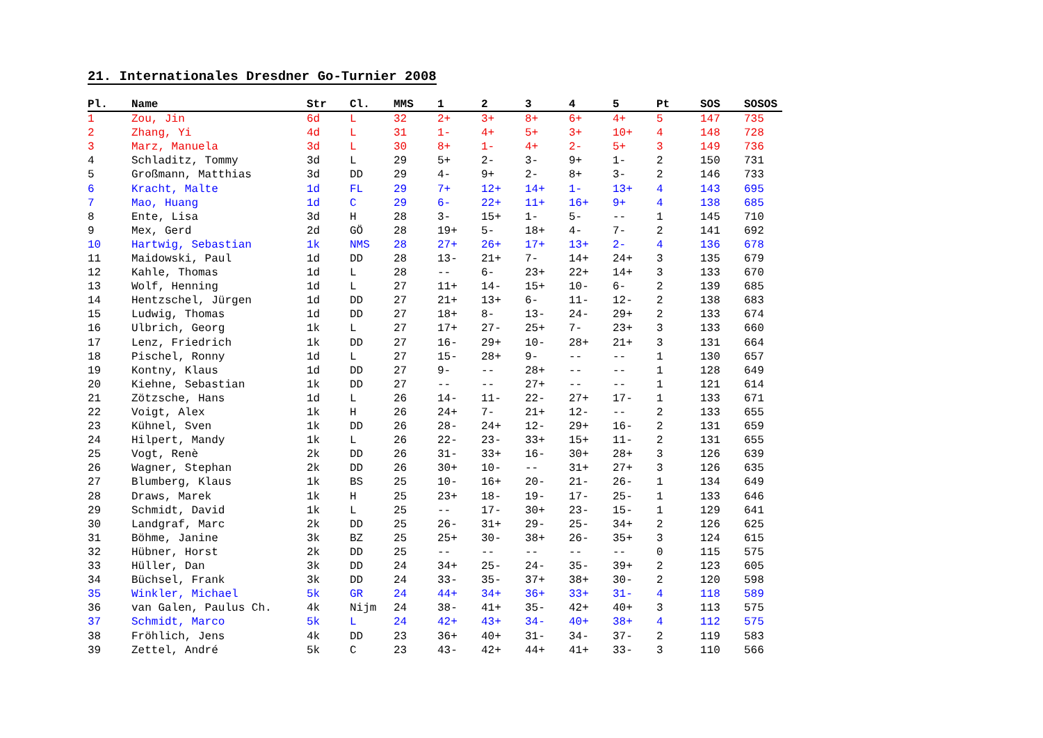21. Internationales Dresdner Go-Turnier 2008
| Pl. | Name | Str | Cl. | MMS | 1 | 2 | 3 | 4 | 5 | Pt | SOS | SOSOS |
| --- | --- | --- | --- | --- | --- | --- | --- | --- | --- | --- | --- | --- |
| 1 | Zou, Jin | 6d | L | 32 | 2+ | 3+ | 8+ | 6+ | 4+ | 5 | 147 | 735 |
| 2 | Zhang, Yi | 4d | L | 31 | 1- | 4+ | 5+ | 3+ | 10+ | 4 | 148 | 728 |
| 3 | Marz, Manuela | 3d | L | 30 | 8+ | 1- | 4+ | 2- | 5+ | 3 | 149 | 736 |
| 4 | Schladitz, Tommy | 3d | L | 29 | 5+ | 2- | 3- | 9+ | 1- | 2 | 150 | 731 |
| 5 | Großmann, Matthias | 3d | DD | 29 | 4- | 9+ | 2- | 8+ | 3- | 2 | 146 | 733 |
| 6 | Kracht, Malte | 1d | FL | 29 | 7+ | 12+ | 14+ | 1- | 13+ | 4 | 143 | 695 |
| 7 | Mao, Huang | 1d | C | 29 | 6- | 22+ | 11+ | 16+ | 9+ | 4 | 138 | 685 |
| 8 | Ente, Lisa | 3d | H | 28 | 3- | 15+ | 1- | 5- | -- | 1 | 145 | 710 |
| 9 | Mex, Gerd | 2d | GÖ | 28 | 19+ | 5- | 18+ | 4- | 7- | 2 | 141 | 692 |
| 10 | Hartwig, Sebastian | 1k | NMS | 28 | 27+ | 26+ | 17+ | 13+ | 2- | 4 | 136 | 678 |
| 11 | Maidowski, Paul | 1d | DD | 28 | 13- | 21+ | 7- | 14+ | 24+ | 3 | 135 | 679 |
| 12 | Kahle, Thomas | 1d | L | 28 | -- | 6- | 23+ | 22+ | 14+ | 3 | 133 | 670 |
| 13 | Wolf, Henning | 1d | L | 27 | 11+ | 14- | 15+ | 10- | 6- | 2 | 139 | 685 |
| 14 | Hentzschel, Jürgen | 1d | DD | 27 | 21+ | 13+ | 6- | 11- | 12- | 2 | 138 | 683 |
| 15 | Ludwig, Thomas | 1d | DD | 27 | 18+ | 8- | 13- | 24- | 29+ | 2 | 133 | 674 |
| 16 | Ulbrich, Georg | 1k | L | 27 | 17+ | 27- | 25+ | 7- | 23+ | 3 | 133 | 660 |
| 17 | Lenz, Friedrich | 1k | DD | 27 | 16- | 29+ | 10- | 28+ | 21+ | 3 | 131 | 664 |
| 18 | Pischel, Ronny | 1d | L | 27 | 15- | 28+ | 9- | -- | -- | 1 | 130 | 657 |
| 19 | Kontny, Klaus | 1d | DD | 27 | 9- | -- | 28+ | -- | -- | 1 | 128 | 649 |
| 20 | Kiehne, Sebastian | 1k | DD | 27 | -- | -- | 27+ | -- | -- | 1 | 121 | 614 |
| 21 | Zötzsche, Hans | 1d | L | 26 | 14- | 11- | 22- | 27+ | 17- | 1 | 133 | 671 |
| 22 | Voigt, Alex | 1k | H | 26 | 24+ | 7- | 21+ | 12- | -- | 2 | 133 | 655 |
| 23 | Kühnel, Sven | 1k | DD | 26 | 28- | 24+ | 12- | 29+ | 16- | 2 | 131 | 659 |
| 24 | Hilpert, Mandy | 1k | L | 26 | 22- | 23- | 33+ | 15+ | 11- | 2 | 131 | 655 |
| 25 | Vogt, Renè | 2k | DD | 26 | 31- | 33+ | 16- | 30+ | 28+ | 3 | 126 | 639 |
| 26 | Wagner, Stephan | 2k | DD | 26 | 30+ | 10- | -- | 31+ | 27+ | 3 | 126 | 635 |
| 27 | Blumberg, Klaus | 1k | BS | 25 | 10- | 16+ | 20- | 21- | 26- | 1 | 134 | 649 |
| 28 | Draws, Marek | 1k | H | 25 | 23+ | 18- | 19- | 17- | 25- | 1 | 133 | 646 |
| 29 | Schmidt, David | 1k | L | 25 | -- | 17- | 30+ | 23- | 15- | 1 | 129 | 641 |
| 30 | Landgraf, Marc | 2k | DD | 25 | 26- | 31+ | 29- | 25- | 34+ | 2 | 126 | 625 |
| 31 | Böhme, Janine | 3k | BZ | 25 | 25+ | 30- | 38+ | 26- | 35+ | 3 | 124 | 615 |
| 32 | Hübner, Horst | 2k | DD | 25 | -- | -- | -- | -- | -- | 0 | 115 | 575 |
| 33 | Hüller, Dan | 3k | DD | 24 | 34+ | 25- | 24- | 35- | 39+ | 2 | 123 | 605 |
| 34 | Büchsel, Frank | 3k | DD | 24 | 33- | 35- | 37+ | 38+ | 30- | 2 | 120 | 598 |
| 35 | Winkler, Michael | 5k | GR | 24 | 44+ | 34+ | 36+ | 33+ | 31- | 4 | 118 | 589 |
| 36 | van Galen, Paulus Ch. | 4k | Nijm | 24 | 38- | 41+ | 35- | 42+ | 40+ | 3 | 113 | 575 |
| 37 | Schmidt, Marco | 5k | L | 24 | 42+ | 43+ | 34- | 40+ | 38+ | 4 | 112 | 575 |
| 38 | Fröhlich, Jens | 4k | DD | 23 | 36+ | 40+ | 31- | 34- | 37- | 2 | 119 | 583 |
| 39 | Zettel, André | 5k | C | 23 | 43- | 42+ | 44+ | 41+ | 33- | 3 | 110 | 566 |